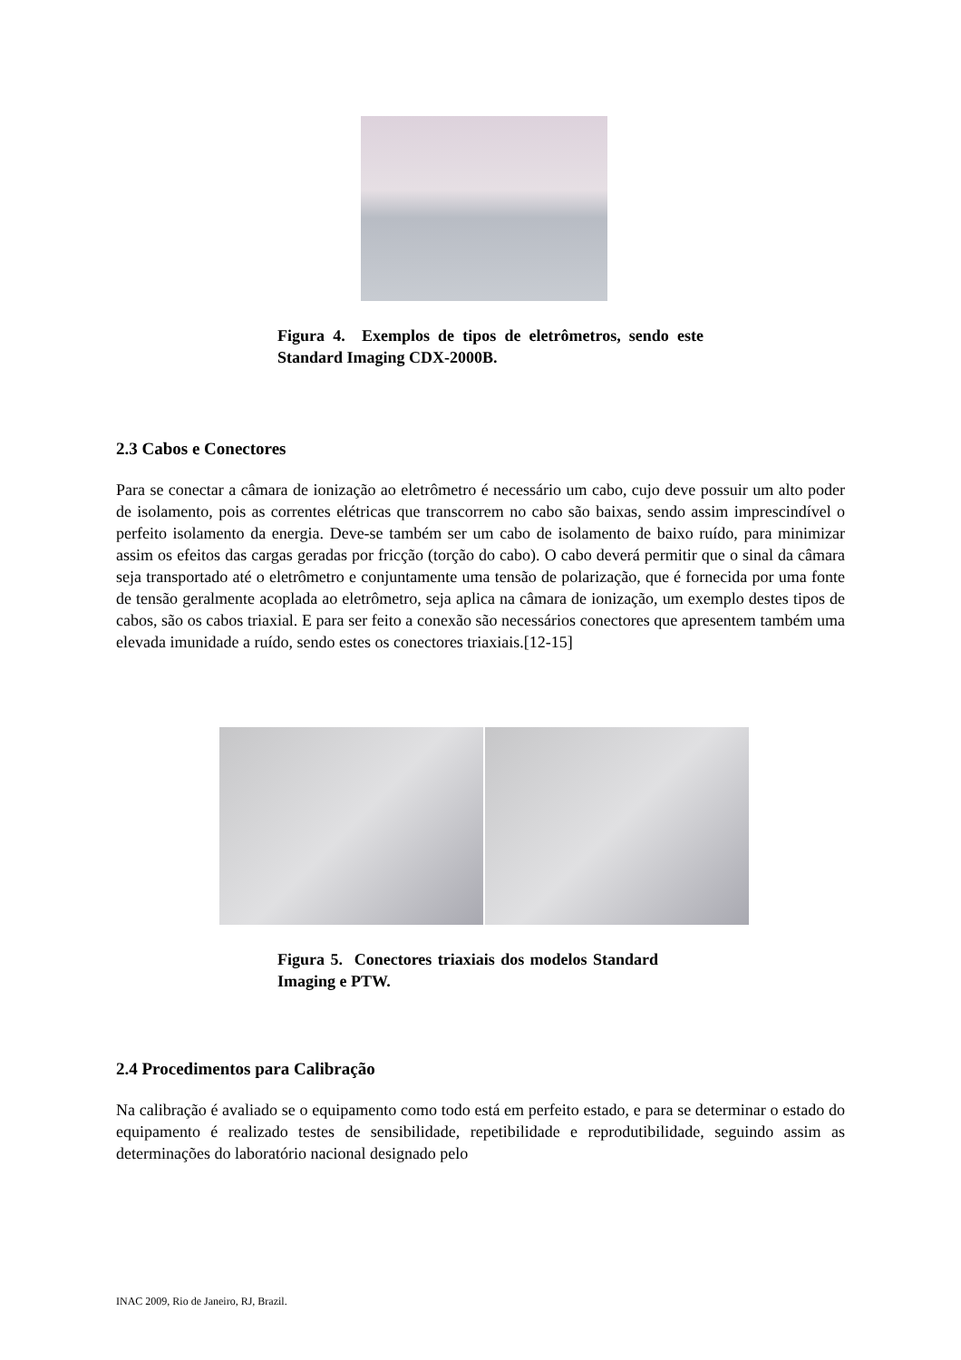Figura 4. Exemplos de tipos de eletrômetros, sendo este Standard Imaging CDX-2000B.
2.3 Cabos e Conectores
Para se conectar a câmara de ionização ao eletrômetro é necessário um cabo, cujo deve possuir um alto poder de isolamento, pois as correntes elétricas que transcorrem no cabo são baixas, sendo assim imprescindível o perfeito isolamento da energia. Deve-se também ser um cabo de isolamento de baixo ruído, para minimizar assim os efeitos das cargas geradas por fricção (torção do cabo). O cabo deverá permitir que o sinal da câmara seja transportado até o eletrômetro e conjuntamente uma tensão de polarização, que é fornecida por uma fonte de tensão geralmente acoplada ao eletrômetro, seja aplica na câmara de ionização, um exemplo destes tipos de cabos, são os cabos triaxial. E para ser feito a conexão são necessários conectores que apresentem também uma elevada imunidade a ruído, sendo estes os conectores triaxiais.[12-15]
Figura 5. Conectores triaxiais dos modelos Standard Imaging e PTW.
2.4 Procedimentos para Calibração
Na calibração é avaliado se o equipamento como todo está em perfeito estado, e para se determinar o estado do equipamento é realizado testes de sensibilidade, repetibilidade e reprodutibilidade, seguindo assim as determinações do laboratório nacional designado pelo
INAC 2009, Rio de Janeiro, RJ, Brazil.